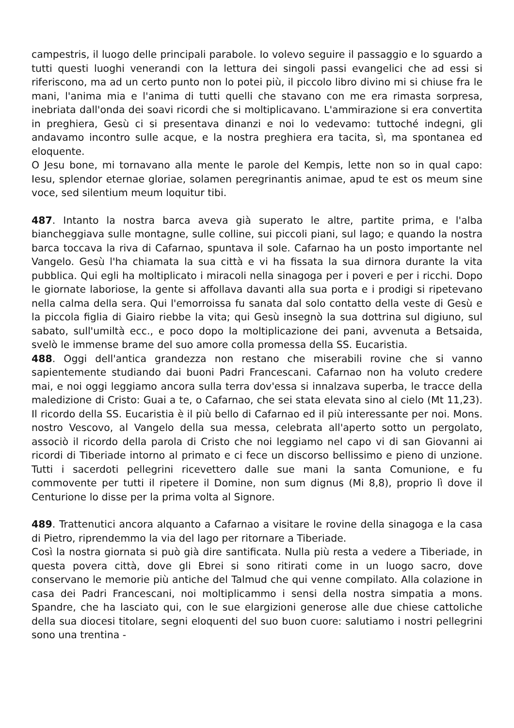campestris, il luogo delle principali parabole. Io volevo seguire il passaggio e lo sguardo a tutti questi luoghi venerandi con la lettura dei singoli passi evangelici che ad essi si riferiscono, ma ad un certo punto non lo potei più, il piccolo libro divino mi si chiuse fra le mani, l'anima mia e l'anima di tutti quelli che stavano con me era rimasta sorpresa, inebriata dall'onda dei soavi ricordi che si moltiplicavano. L'ammirazione si era convertita in preghiera, Gesù ci si presentava dinanzi e noi lo vedevamo: tuttoché indegni, gli andavamo incontro sulle acque, e la nostra preghiera era tacita, sì, ma spontanea ed eloquente.
O Jesu bone, mi tornavano alla mente le parole del Kempis, lette non so in qual capo: Iesu, splendor eternae gloriae, solamen peregrinantis animae, apud te est os meum sine voce, sed silentium meum loquitur tibi.
487. Intanto la nostra barca aveva già superato le altre, partite prima, e l'alba biancheggiava sulle montagne, sulle colline, sui piccoli piani, sul lago; e quando la nostra barca toccava la riva di Cafarnao, spuntava il sole. Cafarnao ha un posto importante nel Vangelo. Gesù l'ha chiamata la sua città e vi ha fissata la sua dirnora durante la vita pubblica. Qui egli ha moltiplicato i miracoli nella sinagoga per i poveri e per i ricchi. Dopo le giornate laboriose, la gente si affollava davanti alla sua porta e i prodigi si ripetevano nella calma della sera. Qui l'emorroissa fu sanata dal solo contatto della veste di Gesù e la piccola figlia di Giairo riebbe la vita; qui Gesù insegnò la sua dottrina sul digiuno, sul sabato, sull'umiltà ecc., e poco dopo la moltiplicazione dei pani, avvenuta a Betsaida, svelò le immense brame del suo amore colla promessa della SS. Eucaristia.
488. Oggi dell'antica grandezza non restano che miserabili rovine che si vanno sapientemente studiando dai buoni Padri Francescani. Cafarnao non ha voluto credere mai, e noi oggi leggiamo ancora sulla terra dov'essa si innalzava superba, le tracce della maledizione di Cristo: Guai a te, o Cafarnao, che sei stata elevata sino al cielo (Mt 11,23). Il ricordo della SS. Eucaristia è il più bello di Cafarnao ed il più interessante per noi. Mons. nostro Vescovo, al Vangelo della sua messa, celebrata all'aperto sotto un pergolato, associò il ricordo della parola di Cristo che noi leggiamo nel capo vi di san Giovanni ai ricordi di Tiberiade intorno al primato e ci fece un discorso bellissimo e pieno di unzione. Tutti i sacerdoti pellegrini ricevettero dalle sue mani la santa Comunione, e fu commovente per tutti il ripetere il Domine, non sum dignus (Mi 8,8), proprio lì dove il Centurione lo disse per la prima volta al Signore.
489. Trattenutici ancora alquanto a Cafarnao a visitare le rovine della sinagoga e la casa di Pietro, riprendemmo la via del lago per ritornare a Tiberiade.
Così la nostra giornata si può già dire santificata. Nulla più resta a vedere a Tiberiade, in questa povera città, dove gli Ebrei si sono ritirati come in un luogo sacro, dove conservano le memorie più antiche del Talmud che qui venne compilato. Alla colazione in casa dei Padri Francescani, noi moltiplicammo i sensi della nostra simpatia a mons. Spandre, che ha lasciato qui, con le sue elargizioni generose alle due chiese cattoliche della sua diocesi titolare, segni eloquenti del suo buon cuore: salutiamo i nostri pellegrini sono una trentina -